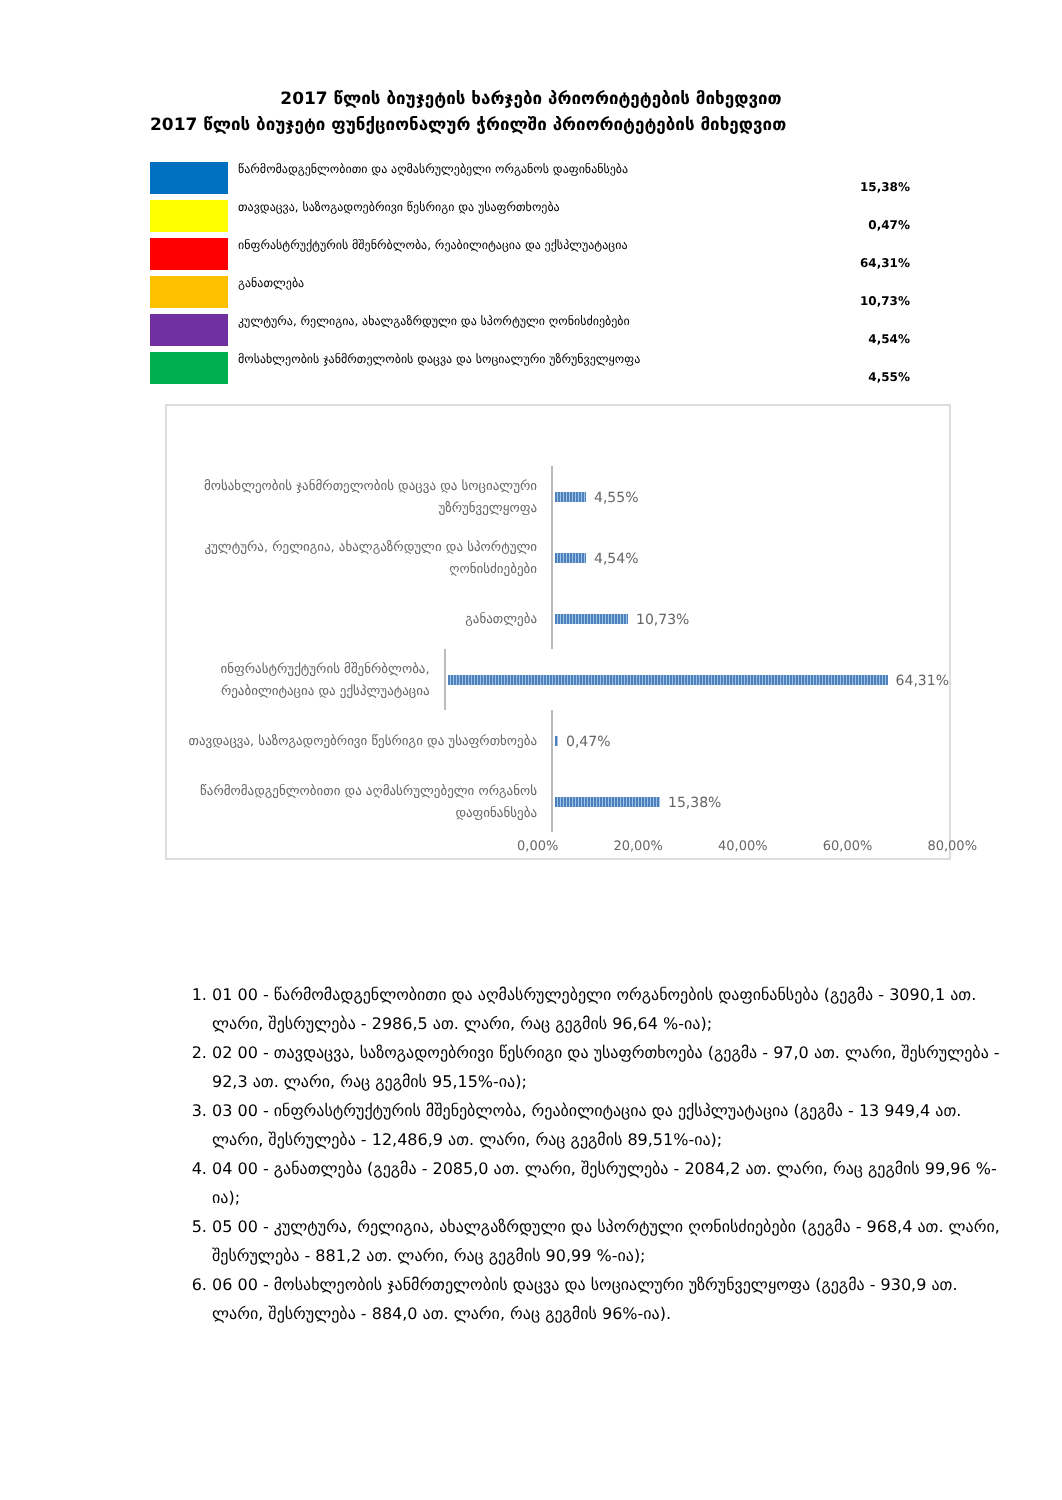2017 წლის ბიუჯეტის ხარჯები პრიორიტეტების მიხედვით
2017 წლის ბიუჯეტი ფუნქციონალურ ჭრილში პრიორიტეტების მიხედვით
| | წარმომადგენლობითი და აღმასრულებელი ორგანოს დაფინანსება | 15,38% |
| | თავდაცვა, საზოგადოებრივი წესრიგი და უსაფრთხოება | 0,47% |
| | ინფრასტრუქტურის მშენრბლობა, რეაბილიტაცია და ექსპლუატაცია | 64,31% |
| | განათლება | 10,73% |
| | კულტურა, რელიგია, ახალგაზრდული და სპორტული ღონისძიებები | 4,54% |
| | მოსახლეობის ჯანმრთელობის დაცვა და სოციალური უზრუნველყოფა | 4,55% |
მოსახლეობის ჯანმრთელობის დაცვა და სოციალური უზრუნველყოფა
4,55%
კულტურა, რელიგია, ახალგაზრდული და სპორტული ღონისძიებები
4,54%
განათლება
10,73%
ინფრასტრუქტურის მშენრბლობა, რეაბილიტაცია და ექსპლუატაცია
64,31%
თავდაცვა, საზოგადოებრივი წესრიგი და უსაფრთხოება
0,47%
წარმომადგენლობითი და აღმასრულებელი ორგანოს დაფინანსება
15,38%
0,00% 20,00% 40,00% 60,00% 80,00%
1. 01 00 - წარმომადგენლობითი და აღმასრულებელი ორგანოების დაფინანსება (გეგმა - 3090,1 ათ. ლარი, შესრულება - 2986,5 ათ. ლარი, რაც გეგმის 96,64 %-ია);
2. 02 00 - თავდაცვა, საზოგადოებრივი წესრიგი და უსაფრთხოება (გეგმა - 97,0 ათ. ლარი, შესრულება - 92,3 ათ. ლარი, რაც გეგმის 95,15%-ია);
3. 03 00 - ინფრასტრუქტურის მშენებლობა, რეაბილიტაცია და ექსპლუატაცია (გეგმა - 13 949,4 ათ. ლარი, შესრულება - 12,486,9 ათ. ლარი, რაც გეგმის 89,51%-ია);
4. 04 00 - განათლება (გეგმა - 2085,0 ათ. ლარი, შესრულება - 2084,2 ათ. ლარი, რაც გეგმის 99,96 %-ია);
5. 05 00 - კულტურა, რელიგია, ახალგაზრდული და სპორტული ღონისძიებები (გეგმა - 968,4 ათ. ლარი, შესრულება - 881,2 ათ. ლარი, რაც გეგმის 90,99 %-ია);
6. 06 00 - მოსახლეობის ჯანმრთელობის დაცვა და სოციალური უზრუნველყოფა (გეგმა - 930,9 ათ. ლარი, შესრულება - 884,0 ათ. ლარი, რაც გეგმის 96%-ია).